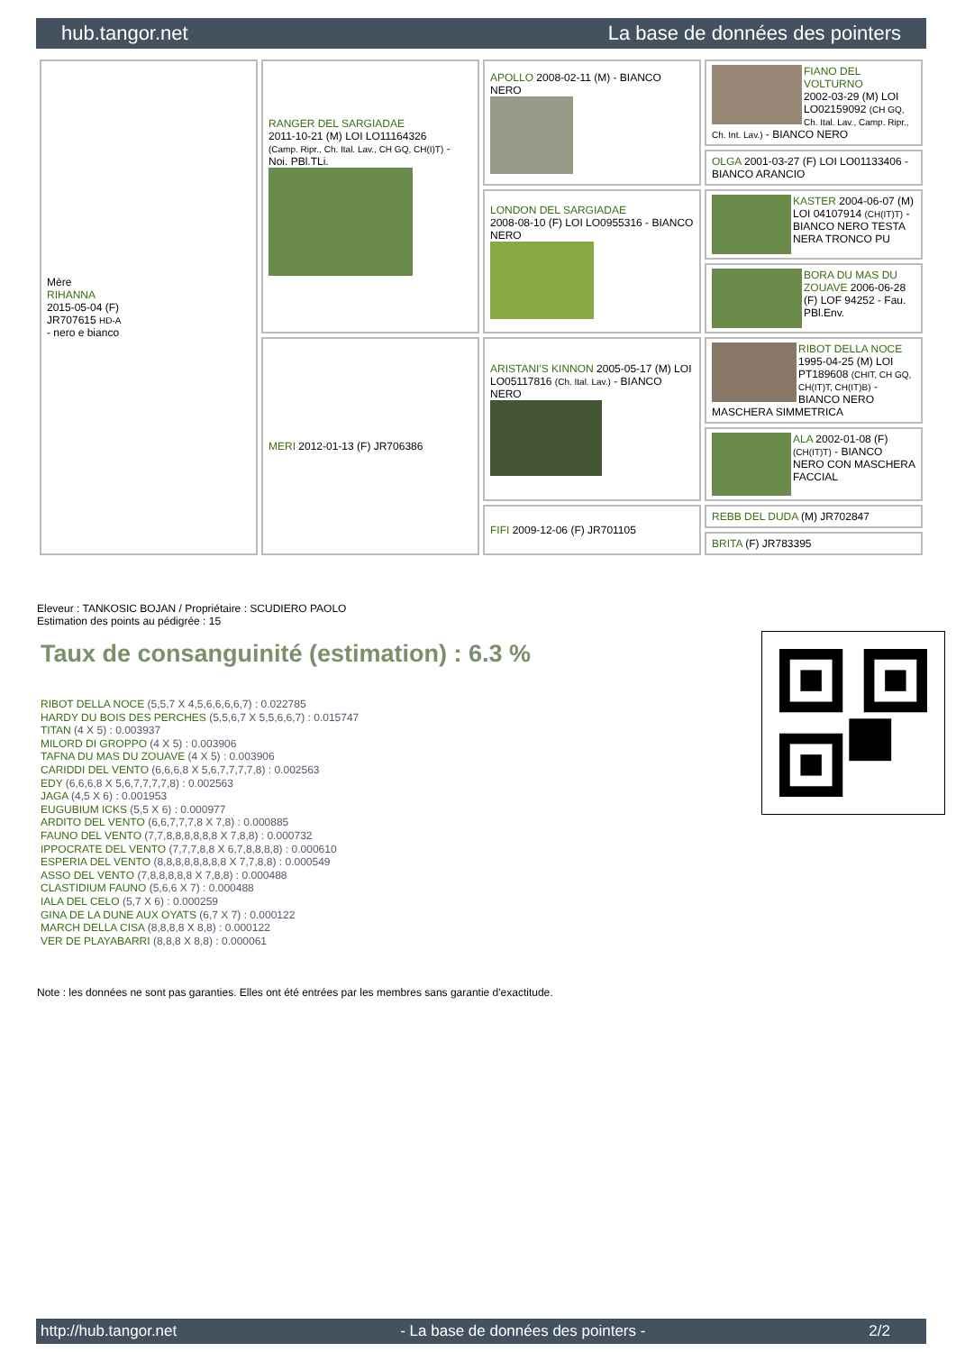hub.tangor.net La base de données des pointers
| Mère RIHANNA 2015-05-04 (F) JR707615 HD-A - nero e bianco | RANGER DEL SARGIADAE 2011-10-21 (M) LOI LO11164326 (Camp. Ripr., Ch. Ital. Lav., CH GQ, CH(I)T) - Noi. PBl.TLi. | APOLLO 2008-02-11 (M) - BIANCO NERO | FIANO DEL VOLTURNO 2002-03-29 (M) LOI LO02159092 (CH GQ, Ch. Ital. Lav., Camp. Ripr., Ch. Int. Lav.) - BIANCO NERO |
| | | | OLGA 2001-03-27 (F) LOI LO01133406 - BIANCO ARANCIO |
| | | LONDON DEL SARGIADAE 2008-08-10 (F) LOI LO0955316 - BIANCO NERO | KASTER 2004-06-07 (M) LOI 04107914 (CH(IT)T) - BIANCO NERO TESTA NERA TRONCO PU |
| | | | BORA DU MAS DU ZOUAVE 2006-06-28 (F) LOF 94252 - Fau. PBl.Env. |
| | MERI 2012-01-13 (F) JR706386 | ARISTANI'S KINNON 2005-05-17 (M) LOI LO05117816 (Ch. Ital. Lav.) - BIANCO NERO | RIBOT DELLA NOCE 1995-04-25 (M) LOI PT189608 (CHIT, CH GQ, CH(IT)T, CH(IT)B) - BIANCO NERO MASCHERA SIMMETRICA |
| | | | ALA 2002-01-08 (F) (CH(IT)T) - BIANCO NERO CON MASCHERA FACCIAL |
| | | FIFI 2009-12-06 (F) JR701105 | REBB DEL DUDA (M) JR702847 |
| | | | BRITA (F) JR783395 |
Eleveur : TANKOSIC BOJAN / Propriétaire : SCUDIERO PAOLO
Estimation des points au pédigrée : 15
Taux de consanguinité (estimation) : 6.3 %
RIBOT DELLA NOCE (5,5,7 X 4,5,6,6,6,6,7) : 0.022785
HARDY DU BOIS DES PERCHES (5,5,6,7 X 5,5,6,6,7) : 0.015747
TITAN (4 X 5) : 0.003937
MILORD DI GROPPO (4 X 5) : 0.003906
TAFNA DU MAS DU ZOUAVE (4 X 5) : 0.003906
CARIDDI DEL VENTO (6,6,6,8 X 5,6,7,7,7,7,8) : 0.002563
EDY (6,6,6,8 X 5,6,7,7,7,7,8) : 0.002563
JAGA (4,5 X 6) : 0.001953
EUGUBIUM ICKS (5,5 X 6) : 0.000977
ARDITO DEL VENTO (6,6,7,7,7,8 X 7,8) : 0.000885
FAUNO DEL VENTO (7,7,8,8,8,8,8,8 X 7,8,8) : 0.000732
IPPOCRATE DEL VENTO (7,7,7,8,8 X 6,7,8,8,8,8) : 0.000610
ESPERIA DEL VENTO (8,8,8,8,8,8,8,8 X 7,7,8,8) : 0.000549
ASSO DEL VENTO (7,8,8,8,8,8 X 7,8,8) : 0.000488
CLASTIDIUM FAUNO (5,6,6 X 7) : 0.000488
IALA DEL CELO (5,7 X 6) : 0.000259
GINA DE LA DUNE AUX OYATS (6,7 X 7) : 0.000122
MARCH DELLA CISA (8,8,8,8 X 8,8) : 0.000122
VER DE PLAYABARRI (8,8,8 X 8,8) : 0.000061
Note : les données ne sont pas garanties. Elles ont été entrées par les membres sans garantie d'exactitude.
http://hub.tangor.net - La base de données des pointers - 2/2